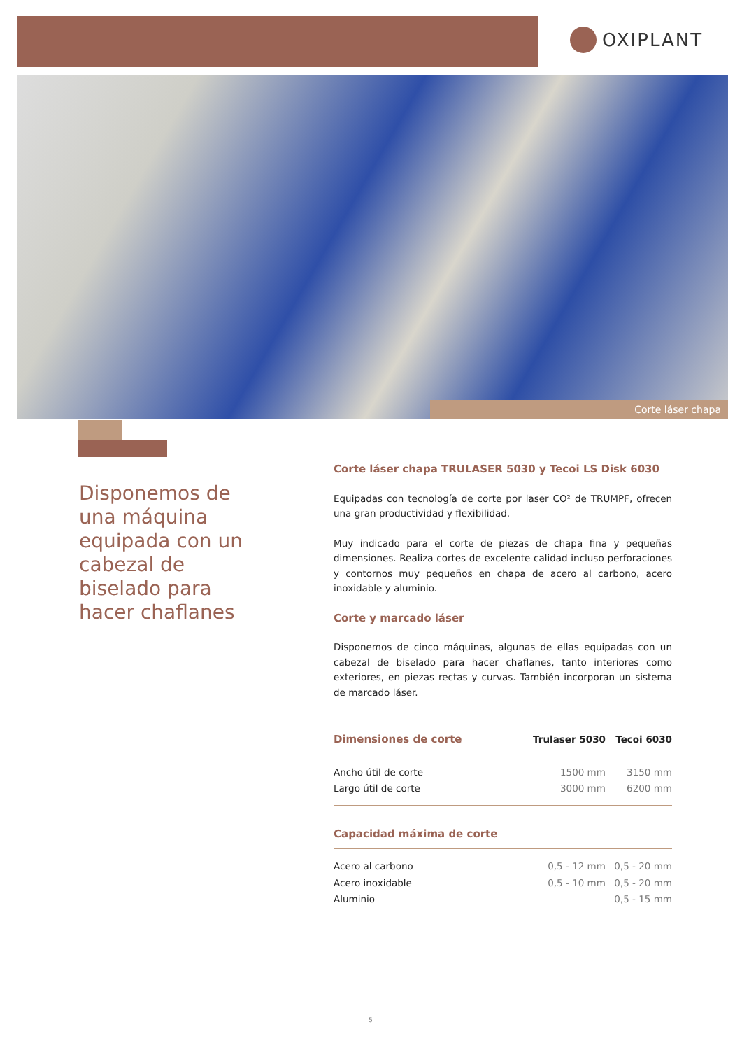OXIPLANT
Corte láser chapa
Disponemos de una máquina equipada con un cabezal de biselado para hacer chaflanes
Corte láser chapa TRULASER 5030 y Tecoi LS Disk 6030
Equipadas con tecnología de corte por laser CO² de TRUMPF, ofrecen una gran productividad y flexibilidad.
Muy indicado para el corte de piezas de chapa fina y pequeñas dimensiones. Realiza cortes de excelente calidad incluso perforaciones y contornos muy pequeños en chapa de acero al carbono, acero inoxidable y aluminio.
Corte y marcado láser
Disponemos de cinco máquinas, algunas de ellas equipadas con un cabezal de biselado para hacer chaflanes, tanto interiores como exteriores, en piezas rectas y curvas. También incorporan un sistema de marcado láser.
| Dimensiones de corte | Trulaser 5030 | Tecoi 6030 |
| --- | --- | --- |
| Ancho útil de corte | 1500 mm | 3150 mm |
| Largo útil de corte | 3000 mm | 6200 mm |
| Capacidad máxima de corte | | |
| Acero al carbono | 0,5 - 12 mm | 0,5 - 20 mm |
| Acero inoxidable | 0,5 - 10 mm | 0,5 - 20 mm |
| Aluminio | | 0,5 - 15 mm |
5